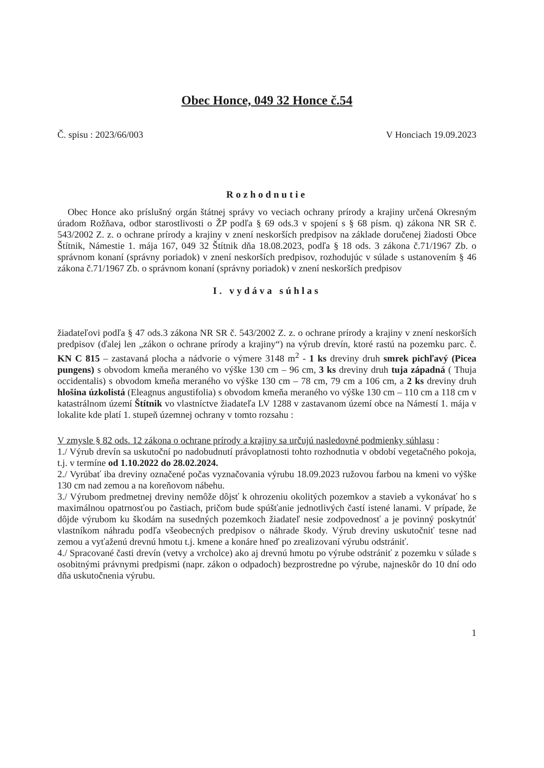Obec Honce, 049 32 Honce č.54
Č. spisu : 2023/66/003 V Honciach 19.09.2023
Rozhodnutie
Obec Honce ako príslušný orgán štátnej správy vo veciach ochrany prírody a krajiny určená Okresným úradom Rožňava, odbor starostlivosti o ŽP podľa § 69 ods.3 v spojení s § 68 písm. q) zákona NR SR č. 543/2002 Z. z. o ochrane prírody a krajiny v znení neskorších predpisov na základe doručenej žiadosti Obce Štítnik, Námestie 1. mája 167, 049 32 Štítnik dňa 18.08.2023, podľa § 18 ods. 3 zákona č.71/1967 Zb. o správnom konaní (správny poriadok) v znení neskorších predpisov, rozhodujúc v súlade s ustanovením § 46 zákona č.71/1967 Zb. o správnom konaní (správny poriadok) v znení neskorších predpisov
I. vydáva súhlas
žiadateľovi podľa § 47 ods.3 zákona NR SR č. 543/2002 Z. z. o ochrane prírody a krajiny v znení neskorších predpisov (ďalej len „zákon o ochrane prírody a krajiny“) na výrub drevín, ktoré rastú na pozemku parc. č. KN C 815 – zastavaná plocha a nádvorie o výmere 3148 m<sup>2</sup> - 1 ks dreviny druh smrek pichľavý (Picea pungens) s obvodom kmeňa meraného vo výške 130 cm – 96 cm, 3 ks dreviny druh tuja západná ( Thuja occidentalis) s obvodom kmeňa meraného vo výške 130 cm – 78 cm, 79 cm a 106 cm, a 2 ks dreviny druh hlošina úzkolistá (Eleagnus angustifolia) s obvodom kmeňa meraného vo výške 130 cm – 110 cm a 118 cm v katastrálnom území Štítnik vo vlastníctve žiadateľa LV 1288 v zastavanom území obce na Námestí 1. mája v lokalite kde platí 1. stupeň územnej ochrany v tomto rozsahu :
V zmysle § 82 ods. 12 zákona o ochrane prírody a krajiny sa určujú nasledovné podmienky súhlasu :
1./ Výrub drevín sa uskutoční po nadobudnutí právoplatnosti tohto rozhodnutia v období vegetačného pokoja, t.j. v termíne od 1.10.2022 do 28.02.2024.
2./ Vyrúbať iba dreviny označené počas vyznačovania výrubu 18.09.2023 ružovou farbou na kmeni vo výške 130 cm nad zemou a na koreňovom nábehu.
3./ Výrubom predmetnej dreviny nemôže dôjsť k ohrozeniu okolitých pozemkov a stavieb a vykonávať ho s maximálnou opatrnosťou po častiach, pričom bude spúšťanie jednotlivých častí istené lanami. V prípade, že dôjde výrubom ku škodám na susedných pozemkoch žiadateľ nesie zodpovednosť a je povinný poskytnúť vlastníkom náhradu podľa všeobecných predpisov o náhrade škody. Výrub dreviny uskutočniť tesne nad zemou a vyťaženú drevnú hmotu t.j. kmene a konáre hneď po zrealizovaní výrubu odstrániť.
4./ Spracované časti drevín (vetvy a vrcholce) ako aj drevnú hmotu po výrube odstrániť z pozemku v súlade s osobitnými právnymi predpismi (napr. zákon o odpadoch) bezprostredne po výrube, najneskôr do 10 dní odo dňa uskutočnenia výrubu.
1